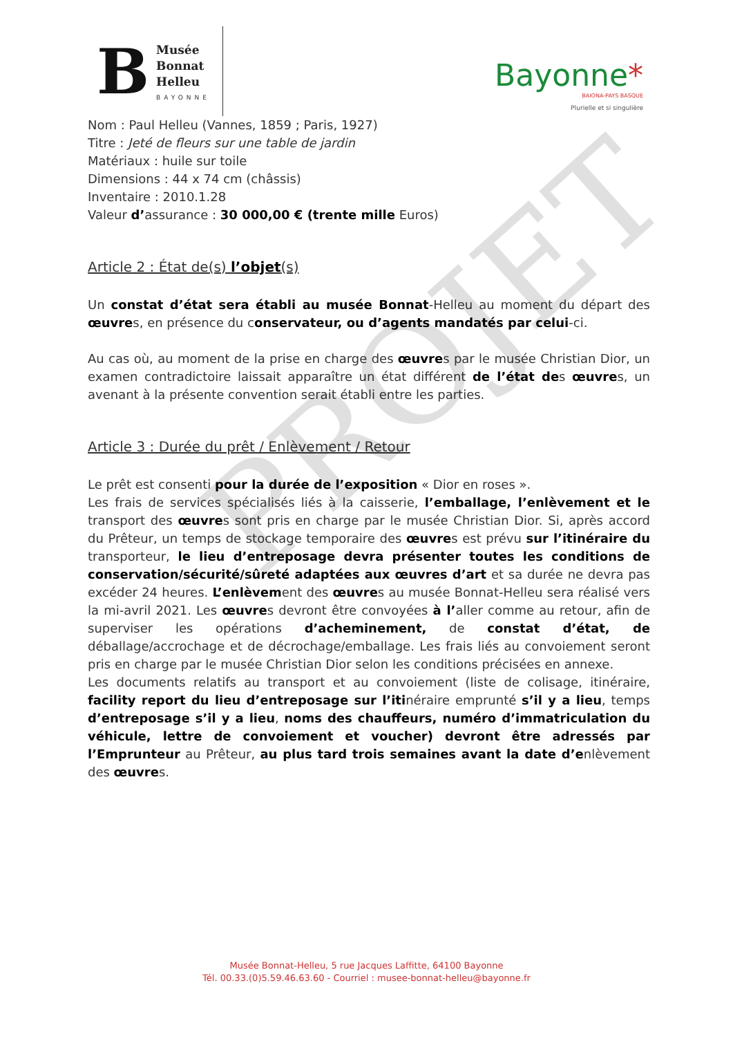PROJET
B
Musée
Bonnat
Helleu
BAYONNE
Bayonne*
BAIONA-PAYS BASQUE
Plurielle et si singulière
Nom : Paul Helleu (Vannes, 1859 ; Paris, 1927)
Titre : Jeté de fleurs sur une table de jardin
Matériaux : huile sur toile
Dimensions : 44 x 74 cm (châssis)
Inventaire : 2010.1.28
Valeur d’assurance : 30 000,00 € (trente mille Euros)
Article 2 : État de(s) l’objet(s)
Un constat d’état sera établi au musée Bonnat-Helleu au moment du départ des œuvres, en présence du conservateur, ou d’agents mandatés par celui-ci.
Au cas où, au moment de la prise en charge des œuvres par le musée Christian Dior, un examen contradictoire laissait apparaître un état différent de l’état des œuvres, un avenant à la présente convention serait établi entre les parties.
Article 3 : Durée du prêt / Enlèvement / Retour
Le prêt est consenti pour la durée de l’exposition « Dior en roses ».
Les frais de services spécialisés liés à la caisserie, l’emballage, l’enlèvement et le transport des œuvres sont pris en charge par le musée Christian Dior. Si, après accord du Prêteur, un temps de stockage temporaire des œuvres est prévu sur l’itinéraire du transporteur, le lieu d’entreposage devra présenter toutes les conditions de conservation/sécurité/sûreté adaptées aux œuvres d’art et sa durée ne devra pas excéder 24 heures. L’enlèvement des œuvres au musée Bonnat-Helleu sera réalisé vers la mi-avril 2021. Les œuvres devront être convoyées à l’aller comme au retour, afin de superviser les opérations d’acheminement, de constat d’état, de déballage/accrochage et de décrochage/emballage. Les frais liés au convoiement seront pris en charge par le musée Christian Dior selon les conditions précisées en annexe.
Les documents relatifs au transport et au convoiement (liste de colisage, itinéraire, facility report du lieu d’entreposage sur l’itinéraire emprunté s’il y a lieu, temps d’entreposage s’il y a lieu, noms des chauffeurs, numéro d’immatriculation du véhicule, lettre de convoiement et voucher) devront être adressés par l’Emprunteur au Prêteur, au plus tard trois semaines avant la date d’enlèvement des œuvres.
Musée Bonnat-Helleu, 5 rue Jacques Laffitte, 64100 Bayonne
Tél. 00.33.(0)5.59.46.63.60 - Courriel : musee-bonnat-helleu@bayonne.fr